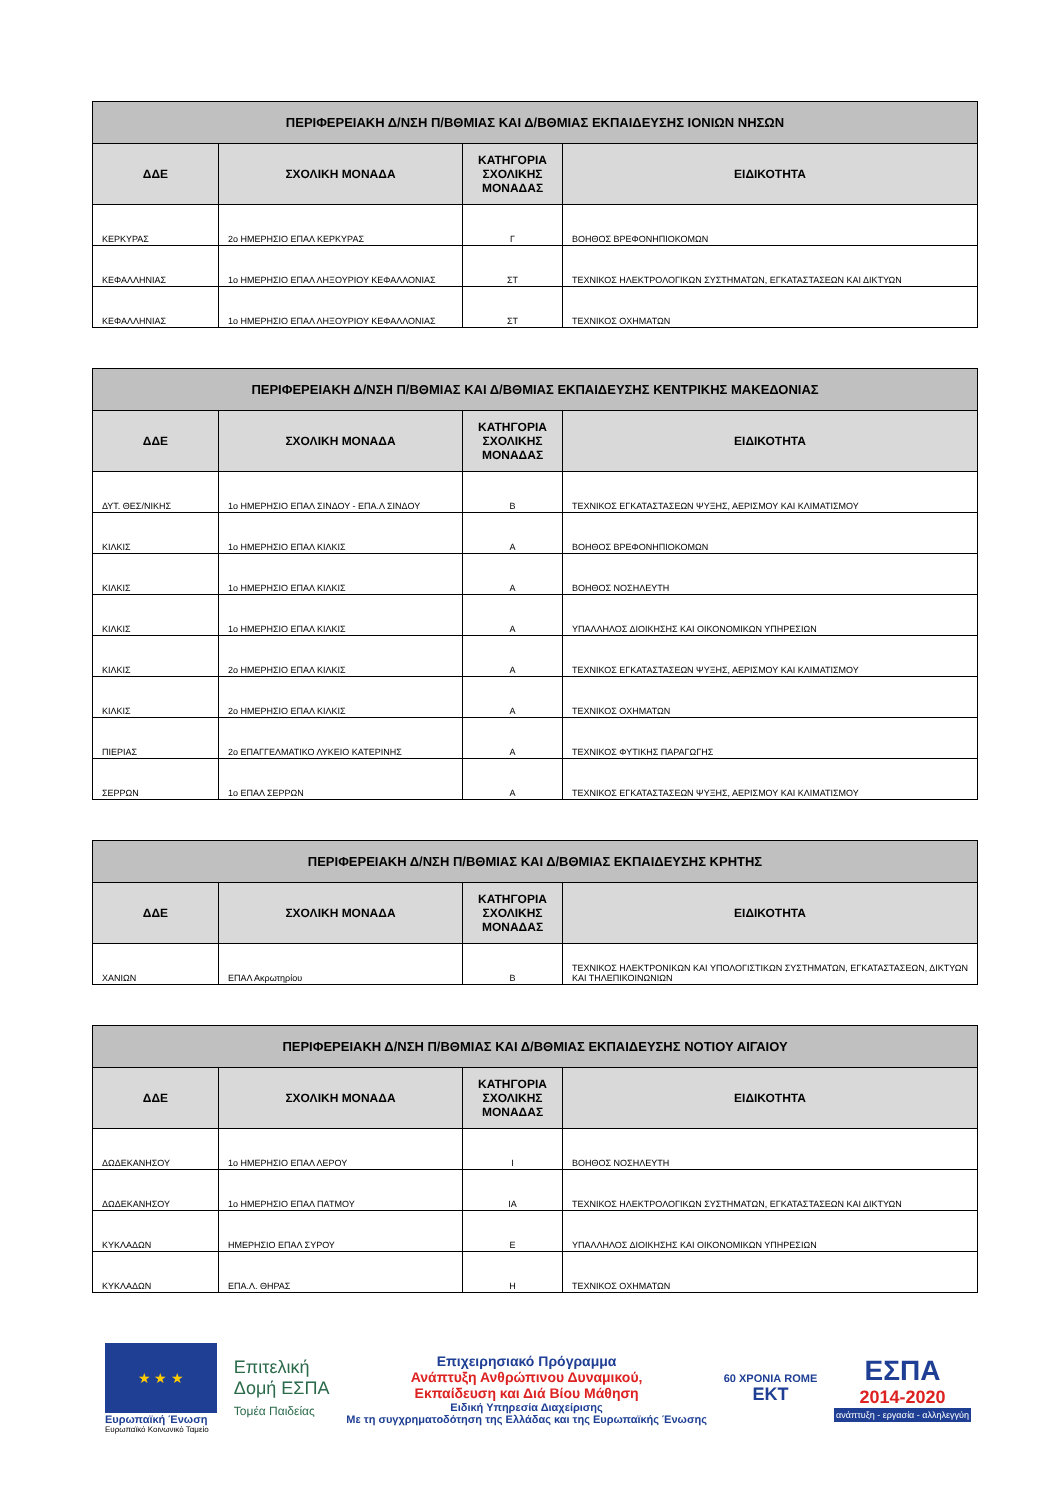| ΠΕΡΙΦΕΡΕΙΑΚΗ Δ/ΝΣΗ Π/ΒΘΜΙΑΣ ΚΑΙ Δ/ΒΘΜΙΑΣ ΕΚΠΑΙΔΕΥΣΗΣ ΙΟΝΙΩΝ ΝΗΣΩΝ | | | |
| --- | --- | --- | --- |
| ΔΔΕ | ΣΧΟΛΙΚΗ ΜΟΝΑΔΑ | ΚΑΤΗΓΟΡΙΑ ΣΧΟΛΙΚΗΣ ΜΟΝΑΔΑΣ | ΕΙΔΙΚΟΤΗΤΑ |
| ΚΕΡΚΥΡΑΣ | 2ο ΗΜΕΡΗΣΙΟ ΕΠΑΛ ΚΕΡΚΥΡΑΣ | Γ | ΒΟΗΘΟΣ ΒΡΕΦΟΝΗΠΙΟΚΟΜΩΝ |
| ΚΕΦΑΛΛΗΝΙΑΣ | 1ο ΗΜΕΡΗΣΙΟ ΕΠΑΛ ΛΗΞΟΥΡΙΟΥ ΚΕΦΑΛΛΟΝΙΑΣ | ΣΤ | ΤΕΧΝΙΚΟΣ ΗΛΕΚΤΡΟΛΟΓΙΚΩΝ ΣΥΣΤΗΜΑΤΩΝ, ΕΓΚΑΤΑΣΤΑΣΕΩΝ ΚΑΙ ΔΙΚΤΥΩΝ |
| ΚΕΦΑΛΛΗΝΙΑΣ | 1ο ΗΜΕΡΗΣΙΟ ΕΠΑΛ ΛΗΞΟΥΡΙΟΥ ΚΕΦΑΛΛΟΝΙΑΣ | ΣΤ | ΤΕΧΝΙΚΟΣ ΟΧΗΜΑΤΩΝ |
| ΠΕΡΙΦΕΡΕΙΑΚΗ Δ/ΝΣΗ Π/ΒΘΜΙΑΣ ΚΑΙ Δ/ΒΘΜΙΑΣ ΕΚΠΑΙΔΕΥΣΗΣ ΚΕΝΤΡΙΚΗΣ ΜΑΚΕΔΟΝΙΑΣ | | | |
| --- | --- | --- | --- |
| ΔΔΕ | ΣΧΟΛΙΚΗ ΜΟΝΑΔΑ | ΚΑΤΗΓΟΡΙΑ ΣΧΟΛΙΚΗΣ ΜΟΝΑΔΑΣ | ΕΙΔΙΚΟΤΗΤΑ |
| ΔΥΤ. ΘΕΣ/ΝΙΚΗΣ | 1ο ΗΜΕΡΗΣΙΟ ΕΠΑΛ ΣΙΝΔΟΥ - ΕΠΑ.Λ ΣΙΝΔΟΥ | Β | ΤΕΧΝΙΚΟΣ ΕΓΚΑΤΑΣΤΑΣΕΩΝ ΨΥΞΗΣ, ΑΕΡΙΣΜΟΥ ΚΑΙ ΚΛΙΜΑΤΙΣΜΟΥ |
| ΚΙΛΚΙΣ | 1ο ΗΜΕΡΗΣΙΟ ΕΠΑΛ ΚΙΛΚΙΣ | Α | ΒΟΗΘΟΣ ΒΡΕΦΟΝΗΠΙΟΚΟΜΩΝ |
| ΚΙΛΚΙΣ | 1ο ΗΜΕΡΗΣΙΟ ΕΠΑΛ ΚΙΛΚΙΣ | Α | ΒΟΗΘΟΣ ΝΟΣΗΛΕΥΤΗ |
| ΚΙΛΚΙΣ | 1ο ΗΜΕΡΗΣΙΟ ΕΠΑΛ ΚΙΛΚΙΣ | Α | ΥΠΑΛΛΗΛΟΣ ΔΙΟΙΚΗΣΗΣ ΚΑΙ ΟΙΚΟΝΟΜΙΚΩΝ ΥΠΗΡΕΣΙΩΝ |
| ΚΙΛΚΙΣ | 2ο ΗΜΕΡΗΣΙΟ ΕΠΑΛ ΚΙΛΚΙΣ | Α | ΤΕΧΝΙΚΟΣ ΕΓΚΑΤΑΣΤΑΣΕΩΝ ΨΥΞΗΣ, ΑΕΡΙΣΜΟΥ ΚΑΙ ΚΛΙΜΑΤΙΣΜΟΥ |
| ΚΙΛΚΙΣ | 2ο ΗΜΕΡΗΣΙΟ ΕΠΑΛ ΚΙΛΚΙΣ | Α | ΤΕΧΝΙΚΟΣ ΟΧΗΜΑΤΩΝ |
| ΠΙΕΡΙΑΣ | 2ο ΕΠΑΓΓΕΛΜΑΤΙΚΟ ΛΥΚΕΙΟ ΚΑΤΕΡΙΝΗΣ | Α | ΤΕΧΝΙΚΟΣ ΦΥΤΙΚΗΣ ΠΑΡΑΓΩΓΗΣ |
| ΣΕΡΡΩΝ | 1ο ΕΠΑΛ ΣΕΡΡΩΝ | Α | ΤΕΧΝΙΚΟΣ ΕΓΚΑΤΑΣΤΑΣΕΩΝ ΨΥΞΗΣ, ΑΕΡΙΣΜΟΥ ΚΑΙ ΚΛΙΜΑΤΙΣΜΟΥ |
| ΠΕΡΙΦΕΡΕΙΑΚΗ Δ/ΝΣΗ Π/ΒΘΜΙΑΣ ΚΑΙ Δ/ΒΘΜΙΑΣ ΕΚΠΑΙΔΕΥΣΗΣ ΚΡΗΤΗΣ | | | |
| --- | --- | --- | --- |
| ΔΔΕ | ΣΧΟΛΙΚΗ ΜΟΝΑΔΑ | ΚΑΤΗΓΟΡΙΑ ΣΧΟΛΙΚΗΣ ΜΟΝΑΔΑΣ | ΕΙΔΙΚΟΤΗΤΑ |
| ΧΑΝΙΩΝ | ΕΠΑΛ Ακρωτηρίου | Β | ΤΕΧΝΙΚΟΣ ΗΛΕΚΤΡΟΝΙΚΩΝ ΚΑΙ ΥΠΟΛΟΓΙΣΤΙΚΩΝ ΣΥΣΤΗΜΑΤΩΝ, ΕΓΚΑΤΑΣΤΑΣΕΩΝ, ΔΙΚΤΥΩΝ ΚΑΙ ΤΗΛΕΠΙΚΟΙΝΩΝΙΩΝ |
| ΠΕΡΙΦΕΡΕΙΑΚΗ Δ/ΝΣΗ Π/ΒΘΜΙΑΣ ΚΑΙ Δ/ΒΘΜΙΑΣ ΕΚΠΑΙΔΕΥΣΗΣ ΝΟΤΙΟΥ ΑΙΓΑΙΟΥ | | | |
| --- | --- | --- | --- |
| ΔΔΕ | ΣΧΟΛΙΚΗ ΜΟΝΑΔΑ | ΚΑΤΗΓΟΡΙΑ ΣΧΟΛΙΚΗΣ ΜΟΝΑΔΑΣ | ΕΙΔΙΚΟΤΗΤΑ |
| ΔΩΔΕΚΑΝΗΣΟΥ | 1ο ΗΜΕΡΗΣΙΟ ΕΠΑΛ ΛΕΡΟΥ | Ι | ΒΟΗΘΟΣ ΝΟΣΗΛΕΥΤΗ |
| ΔΩΔΕΚΑΝΗΣΟΥ | 1ο ΗΜΕΡΗΣΙΟ ΕΠΑΛ ΠΑΤΜΟΥ | ΙΑ | ΤΕΧΝΙΚΟΣ ΗΛΕΚΤΡΟΛΟΓΙΚΩΝ ΣΥΣΤΗΜΑΤΩΝ, ΕΓΚΑΤΑΣΤΑΣΕΩΝ ΚΑΙ ΔΙΚΤΥΩΝ |
| ΚΥΚΛΑΔΩΝ | ΗΜΕΡΗΣΙΟ ΕΠΑΛ ΣΥΡΟΥ | Ε | ΥΠΑΛΛΗΛΟΣ ΔΙΟΙΚΗΣΗΣ ΚΑΙ ΟΙΚΟΝΟΜΙΚΩΝ ΥΠΗΡΕΣΙΩΝ |
| ΚΥΚΛΑΔΩΝ | ΕΠΑ.Λ. ΘΗΡΑΣ | Η | ΤΕΧΝΙΚΟΣ ΟΧΗΜΑΤΩΝ |
★ ★ ★
Ευρωπαϊκή Ένωση
Ευρωπαϊκό Κοινωνικό Ταμείο
Επιτελική
Δομή ΕΣΠΑ
Τομέα Παιδείας
Επιχειρησιακό Πρόγραμμα
Ανάπτυξη Ανθρώπινου Δυναμικού,
Εκπαίδευση και Διά Βίου Μάθηση
Ειδική Υπηρεσία Διαχείρισης
Με τη συγχρηματοδότηση της Ελλάδας και της Ευρωπαϊκής Ένωσης
60 ΧΡΟΝΙΑ ROME
ΕΚΤ
ΕΣΠΑ
2014-2020
ανάπτυξη - εργασία - αλληλεγγύη